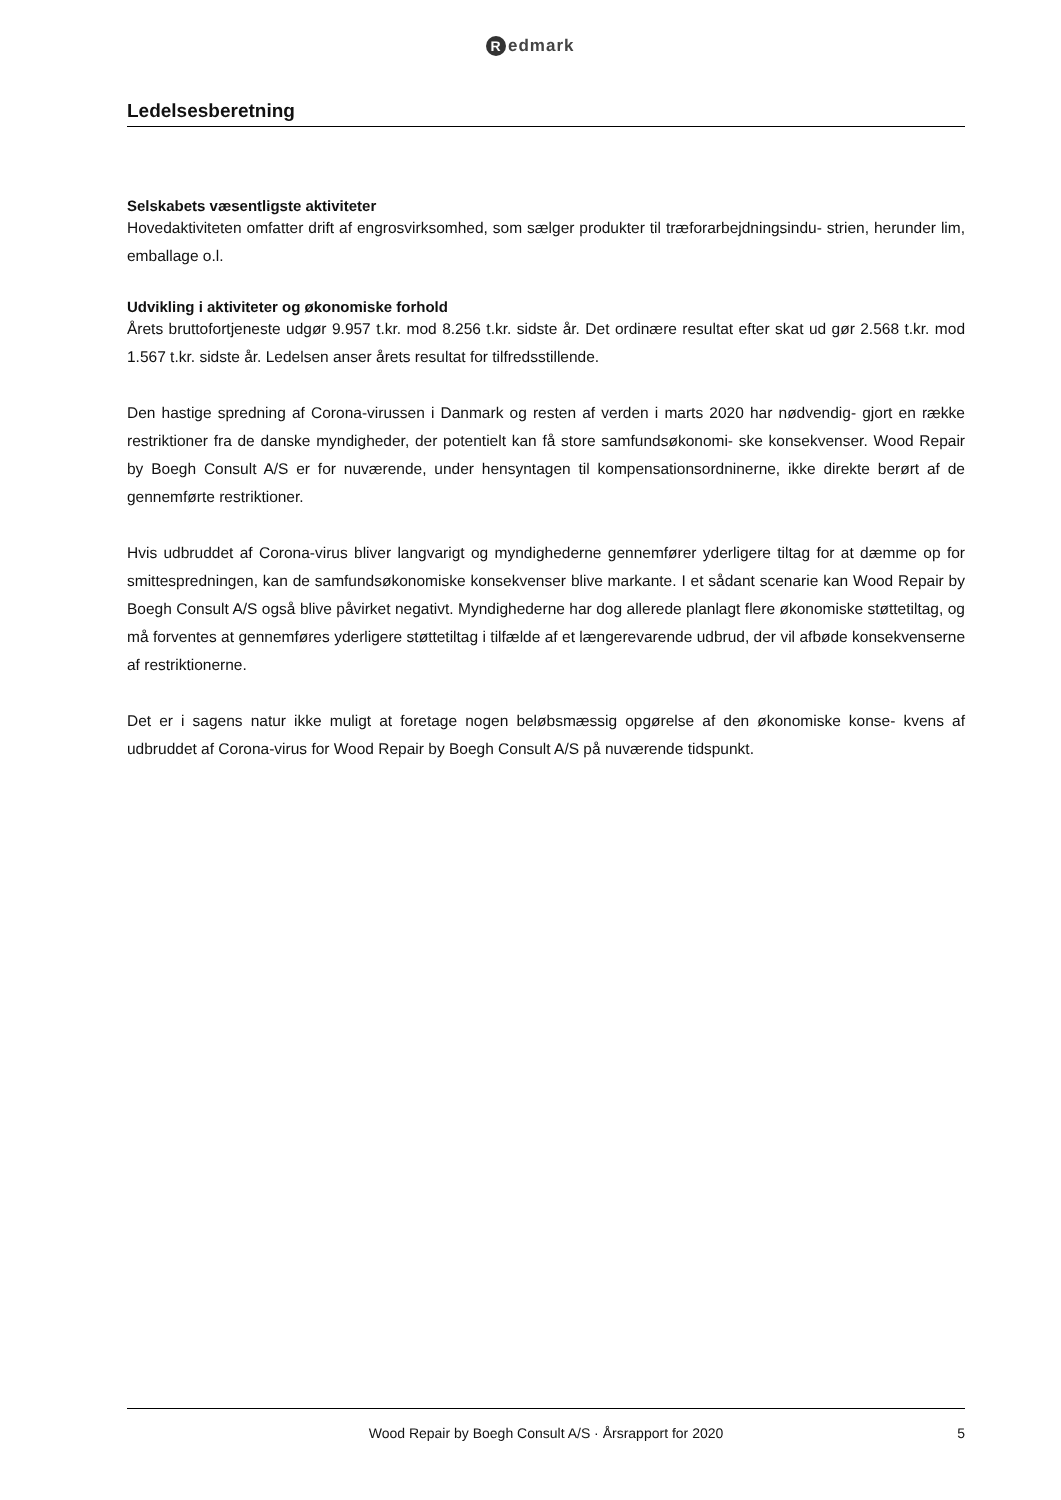Redmark
Ledelsesberetning
Selskabets væsentligste aktiviteter
Hovedaktiviteten omfatter drift af engrosvirksomhed, som sælger produkter til træforarbejdningsindu- strien, herunder lim, emballage o.l.
Udvikling i aktiviteter og økonomiske forhold
Årets bruttofortjeneste udgør 9.957 t.kr. mod 8.256 t.kr. sidste år. Det ordinære resultat efter skat ud gør 2.568 t.kr. mod 1.567 t.kr. sidste år. Ledelsen anser årets resultat for tilfredsstillende.
Den hastige spredning af Corona-virussen i Danmark og resten af verden i marts 2020 har nødvendig- gjort en række restriktioner fra de danske myndigheder, der potentielt kan få store samfundsøkonomi- ske konsekvenser. Wood Repair by Boegh Consult A/S er for nuværende, under hensyntagen til kompensationsordninerne, ikke direkte berørt af de gennemførte restriktioner.
Hvis udbruddet af Corona-virus bliver langvarigt og myndighederne gennemfører yderligere tiltag for at dæmme op for smittespredningen, kan de samfundsøkonomiske konsekvenser blive markante. I et sådant scenarie kan Wood Repair by Boegh Consult A/S også blive påvirket negativt. Myndighederne har dog allerede planlagt flere økonomiske støttetiltag, og må forventes at gennemføres yderligere støttetiltag i tilfælde af et længerevarende udbrud, der vil afbøde konsekvenserne af restriktionerne.
Det er i sagens natur ikke muligt at foretage nogen beløbsmæssig opgørelse af den økonomiske konse- kvens af udbruddet af Corona-virus for Wood Repair by Boegh Consult A/S på nuværende tidspunkt.
Wood Repair by Boegh Consult A/S · Årsrapport for 2020 5